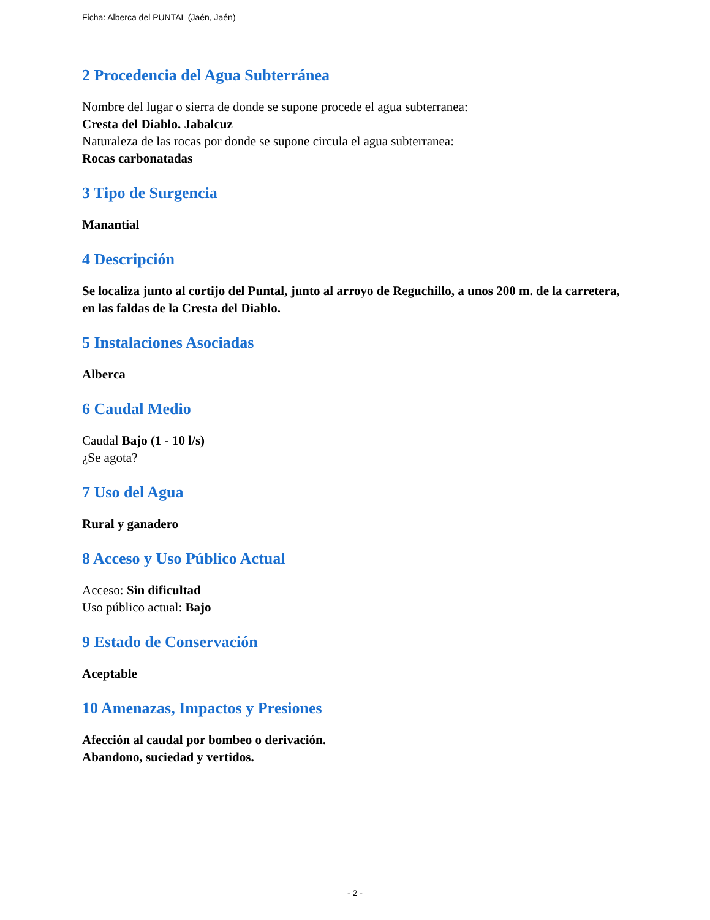Ficha: Alberca del PUNTAL (Jaén, Jaén)
2 Procedencia del Agua Subterránea
Nombre del lugar o sierra de donde se supone procede el agua subterranea:
Cresta del Diablo. Jabalcuz
Naturaleza de las rocas por donde se supone circula el agua subterranea:
Rocas carbonatadas
3 Tipo de Surgencia
Manantial
4 Descripción
Se localiza junto al cortijo del Puntal, junto al arroyo de Reguchillo, a unos 200 m. de la carretera, en las faldas de la Cresta del Diablo.
5 Instalaciones Asociadas
Alberca
6 Caudal Medio
Caudal Bajo (1 - 10 l/s)
¿Se agota?
7 Uso del Agua
Rural y ganadero
8 Acceso y Uso Público Actual
Acceso: Sin dificultad
Uso público actual: Bajo
9 Estado de Conservación
Aceptable
10 Amenazas, Impactos y Presiones
Afección al caudal por bombeo o derivación.
Abandono, suciedad y vertidos.
- 2 -